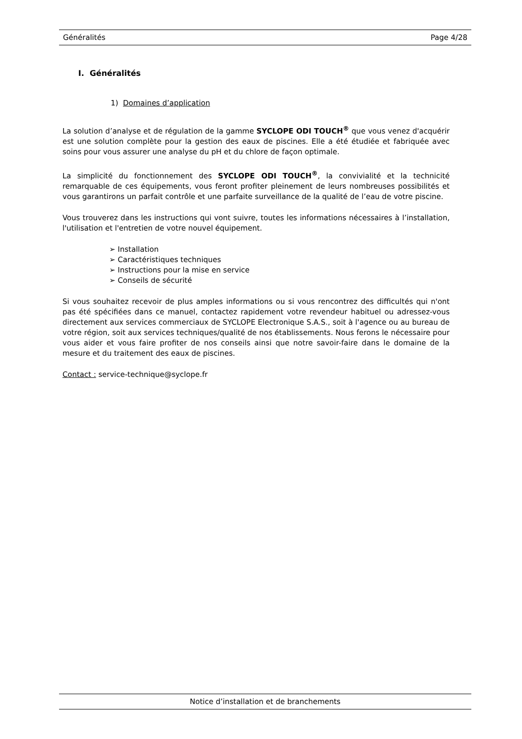Généralités Page 4/28
I. Généralités
1) Domaines d’application
La solution d’analyse et de régulation de la gamme SYCLOPE ODI TOUCH<sup>®</sup> que vous venez d'acquérir est une solution complète pour la gestion des eaux de piscines. Elle a été étudiée et fabriquée avec soins pour vous assurer une analyse du pH et du chlore de façon optimale.
La simplicité du fonctionnement des SYCLOPE ODI TOUCH<sup>®</sup>, la convivialité et la technicité remarquable de ces équipements, vous feront profiter pleinement de leurs nombreuses possibilités et vous garantirons un parfait contrôle et une parfaite surveillance de la qualité de l’eau de votre piscine.
Vous trouverez dans les instructions qui vont suivre, toutes les informations nécessaires à l’installation, l'utilisation et l'entretien de votre nouvel équipement.
➢ Installation
➢ Caractéristiques techniques
➢ Instructions pour la mise en service
➢ Conseils de sécurité
Si vous souhaitez recevoir de plus amples informations ou si vous rencontrez des difficultés qui n'ont pas été spécifiées dans ce manuel, contactez rapidement votre revendeur habituel ou adressez-vous directement aux services commerciaux de SYCLOPE Electronique S.A.S., soit à l'agence ou au bureau de votre région, soit aux services techniques/qualité de nos établissements. Nous ferons le nécessaire pour vous aider et vous faire profiter de nos conseils ainsi que notre savoir-faire dans le domaine de la mesure et du traitement des eaux de piscines.
Contact : service-technique@syclope.fr
Notice d’installation et de branchements